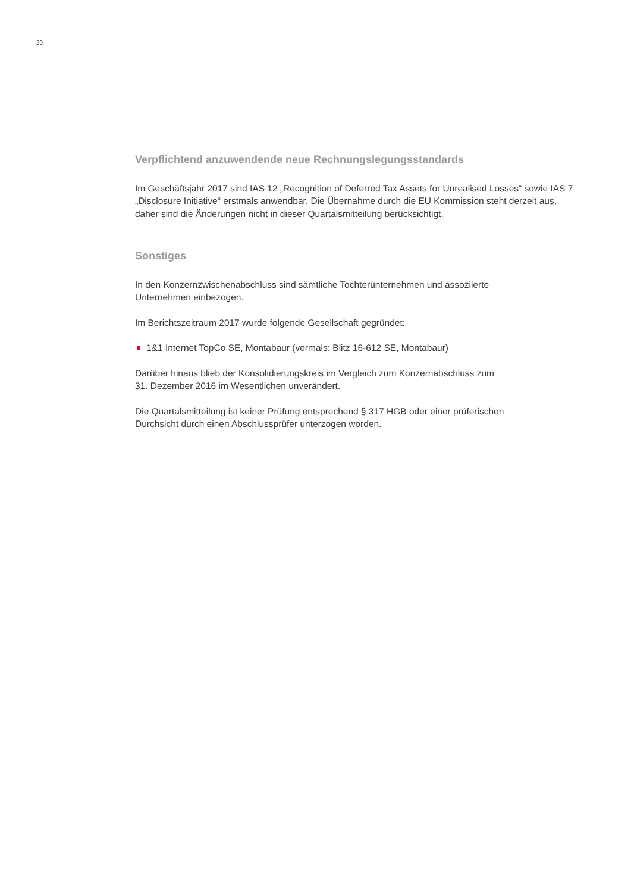20
Verpflichtend anzuwendende neue Rechnungslegungsstandards
Im Geschäftsjahr 2017 sind IAS 12 „Recognition of Deferred Tax Assets for Unrealised Losses“ sowie IAS 7 „Disclosure Initiative“ erstmals anwendbar. Die Übernahme durch die EU Kommission steht derzeit aus, daher sind die Änderungen nicht in dieser Quartalsmitteilung berücksichtigt.
Sonstiges
In den Konzernzwischenabschluss sind sämtliche Tochterunternehmen und assoziierte
Unternehmen einbezogen.
Im Berichtszeitraum 2017 wurde folgende Gesellschaft gegründet:
1&1 Internet TopCo SE, Montabaur (vormals: Blitz 16-612 SE, Montabaur)
Darüber hinaus blieb der Konsolidierungskreis im Vergleich zum Konzernabschluss zum
31. Dezember 2016 im Wesentlichen unverändert.
Die Quartalsmitteilung ist keiner Prüfung entsprechend § 317 HGB oder einer prüferischen
Durchsicht durch einen Abschlussprüfer unterzogen worden.